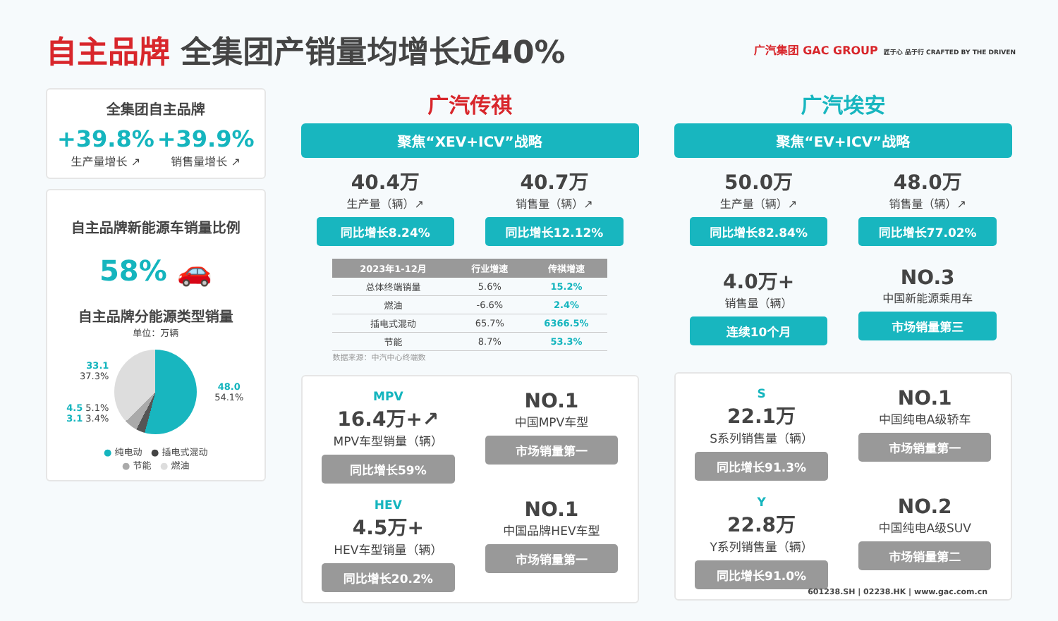自主品牌 全集团产销量均增长近40%
广汽集团 GAC GROUP 匠于心 品于行 CRAFTED BY THE DRIVEN
全集团自主品牌
+39.8%
生产量增长 ↗
+39.9%
销售量增长 ↗
自主品牌新能源车销量比例
58% 🚗
自主品牌分能源类型销量
单位：万辆
33.1 37.3%
4.5 5.1%
3.1 3.4%
48.0 54.1%
● 纯电动 ● 插电式混动
● 节能 ● 燃油
广汽传祺
聚焦“XEV+ICV”战略
40.4万
生产量（辆）↗
同比增长8.24%
40.7万
销售量（辆）↗
同比增长12.12%
| 2023年1-12月 | 行业增速 | 传祺增速 |
| --- | --- | --- |
| 总体终端销量 | 5.6% | 15.2% |
| 燃油 | -6.6% | 2.4% |
| 插电式混动 | 65.7% | 6366.5% |
| 节能 | 8.7% | 53.3% |
数据来源：中汽中心终端数
MPV
16.4万+↗
MPV车型销量（辆）
同比增长59%
NO.1
中国MPV车型
市场销量第一
HEV
4.5万+
HEV车型销量（辆）
同比增长20.2%
NO.1
中国品牌HEV车型
市场销量第一
广汽埃安
聚焦“EV+ICV”战略
50.0万
生产量（辆）↗
同比增长82.84%
48.0万
销售量（辆）↗
同比增长77.02%
4.0万+
销售量（辆）
连续10个月
NO.3
中国新能源乘用车
市场销量第三
S
22.1万
S系列销售量（辆）
同比增长91.3%
NO.1
中国纯电A级轿车
市场销量第一
Y
22.8万
Y系列销售量（辆）
同比增长91.0%
NO.2
中国纯电A级SUV
市场销量第二
601238.SH | 02238.HK | www.gac.com.cn